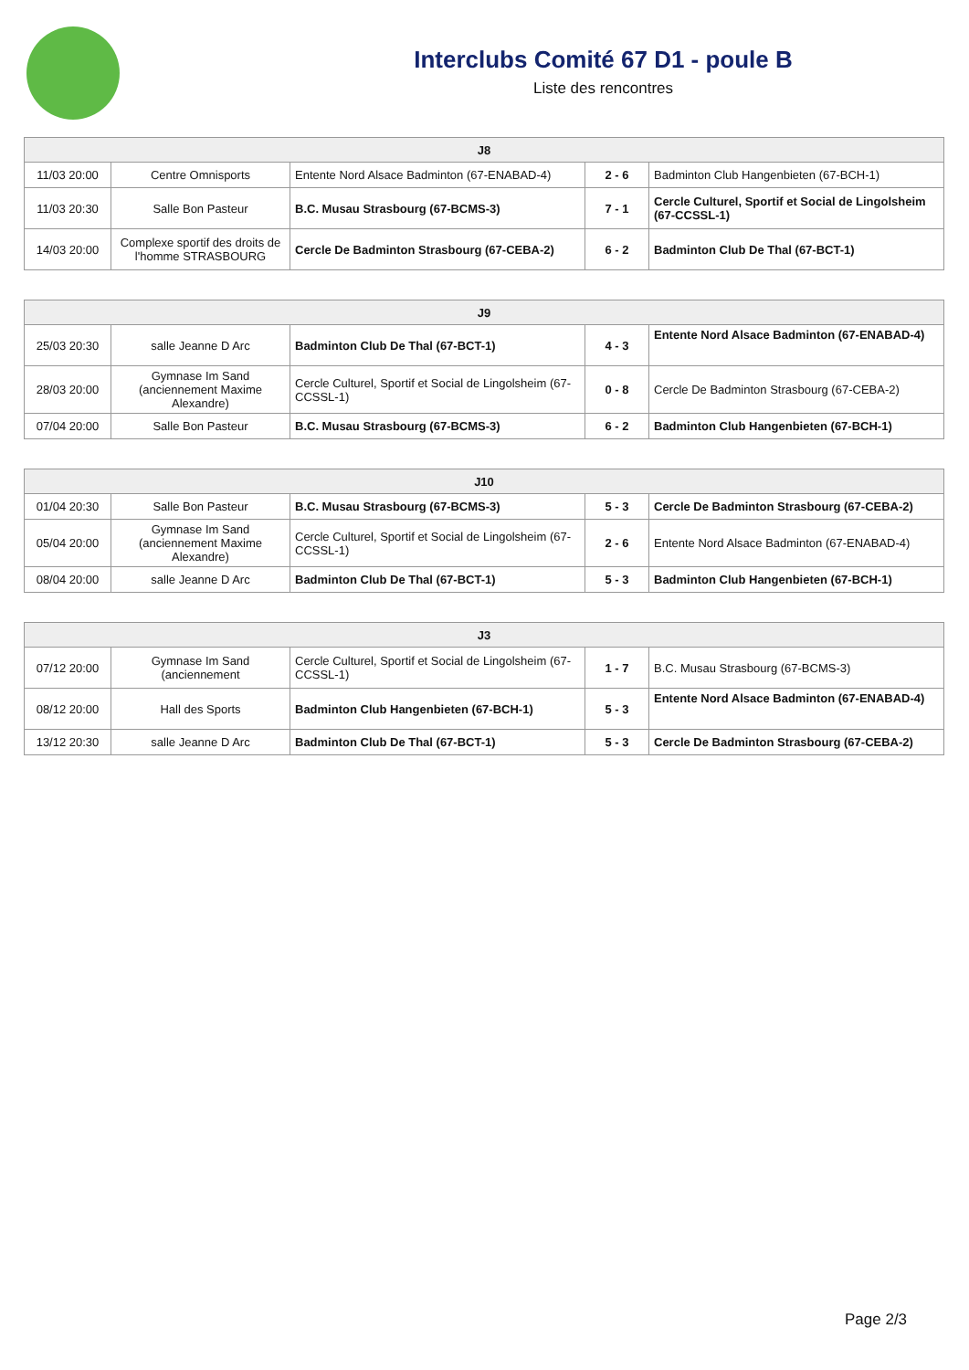Interclubs Comité 67 D1 - poule B
Liste des rencontres
| J8 | | | | |
| --- | --- | --- | --- | --- |
| 11/03 20:00 | Centre Omnisports | Entente Nord Alsace Badminton (67-ENABAD-4) | 2 - 6 | Badminton Club Hangenbieten (67-BCH-1) |
| 11/03 20:30 | Salle Bon Pasteur | B.C. Musau Strasbourg (67-BCMS-3) | 7 - 1 | Cercle Culturel, Sportif et Social de Lingolsheim (67-CCSSL-1) |
| 14/03 20:00 | Complexe sportif des droits de l'homme STRASBOURG | Cercle De Badminton Strasbourg (67-CEBA-2) | 6 - 2 | Badminton Club De Thal (67-BCT-1) |
| J9 | | | | |
| --- | --- | --- | --- | --- |
| 25/03 20:30 | salle Jeanne D Arc | Badminton Club De Thal (67-BCT-1) | 4 - 3 | Entente Nord Alsace Badminton (67-ENABAD-4) |
| 28/03 20:00 | Gymnase Im Sand (anciennement Maxime Alexandre) | Cercle Culturel, Sportif et Social de Lingolsheim (67-CCSSL-1) | 0 - 8 | Cercle De Badminton Strasbourg (67-CEBA-2) |
| 07/04 20:00 | Salle Bon Pasteur | B.C. Musau Strasbourg (67-BCMS-3) | 6 - 2 | Badminton Club Hangenbieten (67-BCH-1) |
| J10 | | | | |
| --- | --- | --- | --- | --- |
| 01/04 20:30 | Salle Bon Pasteur | B.C. Musau Strasbourg (67-BCMS-3) | 5 - 3 | Cercle De Badminton Strasbourg (67-CEBA-2) |
| 05/04 20:00 | Gymnase Im Sand (anciennement Maxime Alexandre) | Cercle Culturel, Sportif et Social de Lingolsheim (67-CCSSL-1) | 2 - 6 | Entente Nord Alsace Badminton (67-ENABAD-4) |
| 08/04 20:00 | salle Jeanne D Arc | Badminton Club De Thal (67-BCT-1) | 5 - 3 | Badminton Club Hangenbieten (67-BCH-1) |
| J3 | | | | |
| --- | --- | --- | --- | --- |
| 07/12 20:00 | Gymnase Im Sand (anciennement | Cercle Culturel, Sportif et Social de Lingolsheim (67-CCSSL-1) | 1 - 7 | B.C. Musau Strasbourg (67-BCMS-3) |
| 08/12 20:00 | Hall des Sports | Badminton Club Hangenbieten (67-BCH-1) | 5 - 3 | Entente Nord Alsace Badminton (67-ENABAD-4) |
| 13/12 20:30 | salle Jeanne D Arc | Badminton Club De Thal (67-BCT-1) | 5 - 3 | Cercle De Badminton Strasbourg (67-CEBA-2) |
Page 2/3